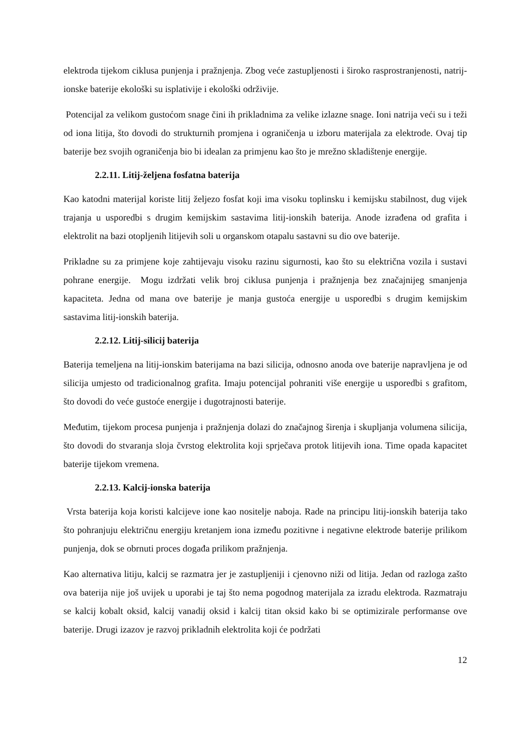elektroda tijekom ciklusa punjenja i pražnjenja. Zbog veće zastupljenosti i široko rasprostranjenosti, natrij-ionske baterije ekološki su isplativije i ekološki održivije.
Potencijal za velikom gustoćom snage čini ih prikladnima za velike izlazne snage. Ioni natrija veći su i teži od iona litija, što dovodi do strukturnih promjena i ograničenja u izboru materijala za elektrode. Ovaj tip baterije bez svojih ograničenja bio bi idealan za primjenu kao što je mrežno skladištenje energije.
2.2.11. Litij-željena fosfatna baterija
Kao katodni materijal koriste litij željezo fosfat koji ima visoku toplinsku i kemijsku stabilnost, dug vijek trajanja u usporedbi s drugim kemijskim sastavima litij-ionskih baterija. Anode izrađena od grafita i elektrolit na bazi otopljenih litijevih soli u organskom otapalu sastavni su dio ove baterije.
Prikladne su za primjene koje zahtijevaju visoku razinu sigurnosti, kao što su električna vozila i sustavi pohrane energije. Mogu izdržati velik broj ciklusa punjenja i pražnjenja bez značajnijeg smanjenja kapaciteta. Jedna od mana ove baterije je manja gustoća energije u usporedbi s drugim kemijskim sastavima litij-ionskih baterija.
2.2.12. Litij-silicij baterija
Baterija temeljena na litij-ionskim baterijama na bazi silicija, odnosno anoda ove baterije napravljena je od silicija umjesto od tradicionalnog grafita. Imaju potencijal pohraniti više energije u usporedbi s grafitom, što dovodi do veće gustoće energije i dugotrajnosti baterije.
Međutim, tijekom procesa punjenja i pražnjenja dolazi do značajnog širenja i skupljanja volumena silicija, što dovodi do stvaranja sloja čvrstog elektrolita koji sprječava protok litijevih iona. Time opada kapacitet baterije tijekom vremena.
2.2.13. Kalcij-ionska baterija
Vrsta baterija koja koristi kalcijeve ione kao nositelje naboja. Rade na principu litij-ionskih baterija tako što pohranjuju električnu energiju kretanjem iona između pozitivne i negativne elektrode baterije prilikom punjenja, dok se obrnuti proces događa prilikom pražnjenja.
Kao alternativa litiju, kalcij se razmatra jer je zastupljeniji i cjenovno niži od litija. Jedan od razloga zašto ova baterija nije još uvijek u uporabi je taj što nema pogodnog materijala za izradu elektroda. Razmatraju se kalcij kobalt oksid, kalcij vanadij oksid i kalcij titan oksid kako bi se optimizirale performanse ove baterije. Drugi izazov je razvoj prikladnih elektrolita koji će podržati
12